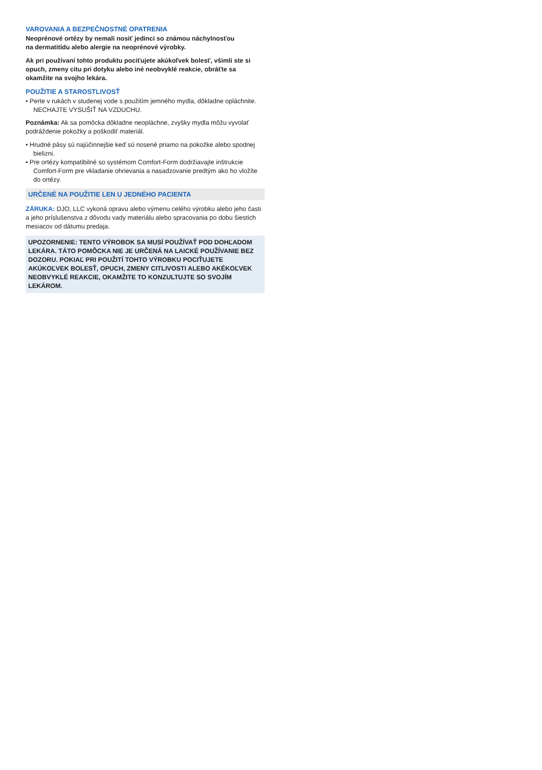VAROVANIA A BEZPEČNOSTNÉ OPATRENIA
Neoprénové ortézy by nemali nosiť jedinci so známou náchylnosťou
na dermatitídu alebo alergie na neoprénové výrobky.
Ak pri používaní tohto produktu pociťujete akúkoľvek bolesť, všimli ste si opuch, zmeny citu pri dotyku alebo iné neobvyklé reakcie, obráťte sa okamžite na svojho lekára.
POUŽITIE A STAROSTLIVOSŤ
• Perte v rukách v studenej vode s použitím jemného mydla, dôkladne opláchnite. NECHAJTE VYSUŠIŤ NA VZDUCHU.
Poznámka: Ak sa pomôcka dôkladne neopláchne, zvyšky mydla môžu vyvolať podráždenie pokožky a poškodiť materiál.
• Hrudné pásy sú najúčinnejšie keď sú nosené priamo na pokožke alebo spodnej bielizni.
• Pre ortézy kompatibilné so systémom Comfort-Form dodržiavajte inštrukcie Comfort-Form pre vkladanie ohrievania a nasadzovanie predtým ako ho vložíte do ortézy.
URČENÉ NA POUŽITIE LEN U JEDNÉHO PACIENTA
ZÁRUKA: DJO, LLC vykoná opravu alebo výmenu celého výrobku alebo jeho časti a jeho príslušenstva z dôvodu vady materiálu alebo spracovania po dobu šiestich mesiacov od dátumu predaja.
UPOZORNENIE: TENTO VÝROBOK SA MUSÍ POUŽÍVAŤ POD DOHĽADOM LEKÁRA. TÁTO POMÔCKA NIE JE URČENÁ NA LAICKÉ POUŽÍVANIE BEZ DOZORU. POKIAĽ PRI POUŽITÍ TOHTO VÝROBKU POCIŤUJETE AKÚKOĽVEK BOLESŤ, OPUCH, ZMENY CITLIVOSTI ALEBO AKÉKOĽVEK NEOBVYKLÉ REAKCIE, OKAMŽITE TO KONZULTUJTE SO SVOJÍM LEKÁROM.